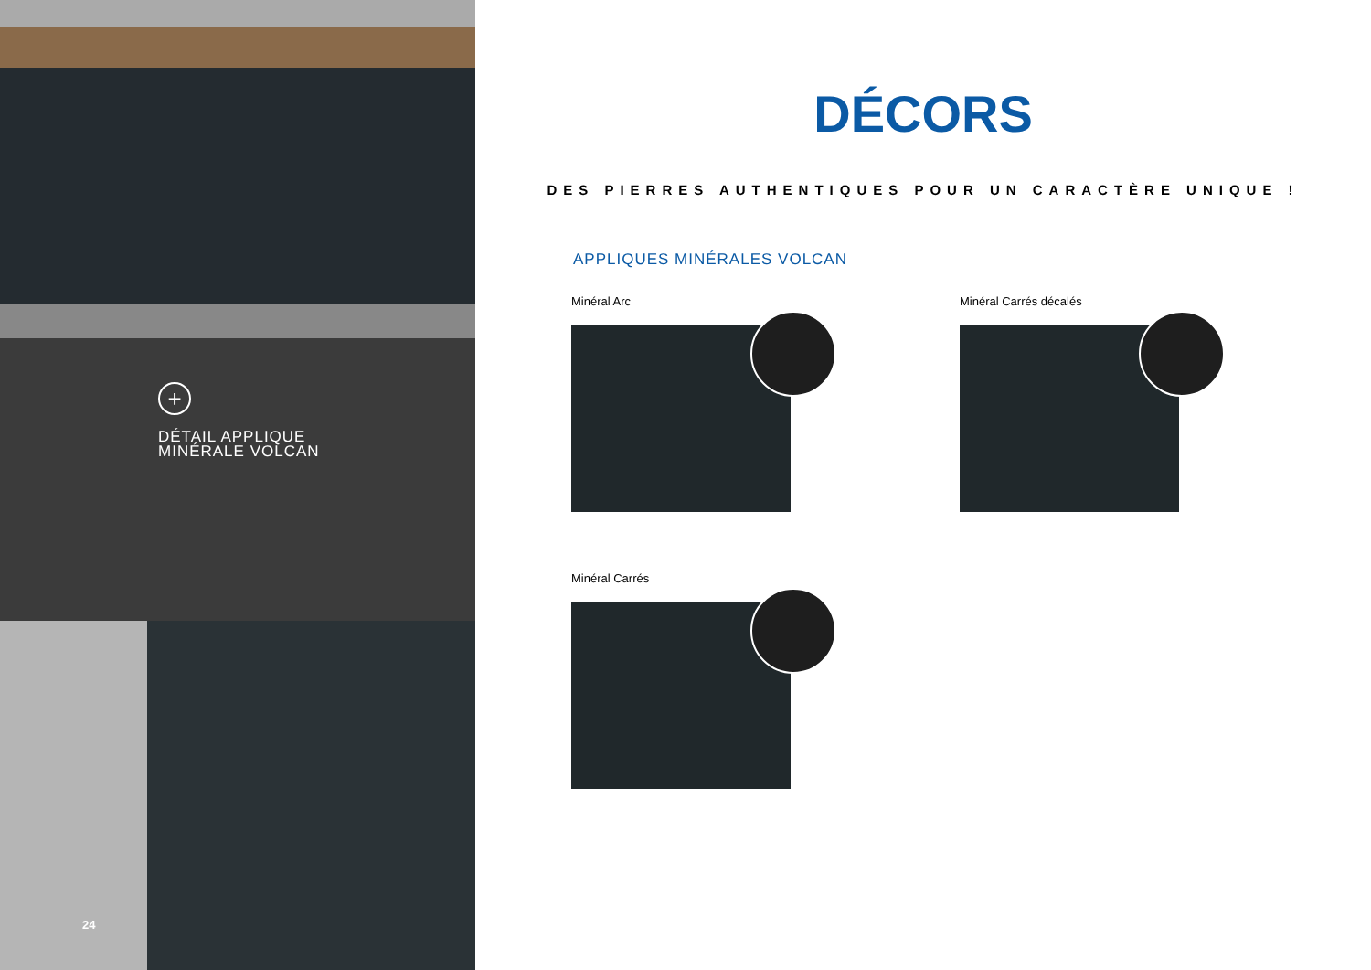+
DÉTAIL APPLIQUE
MINÉRALE VOLCAN
24
DÉCORS
DES PIERRES AUTHENTIQUES POUR UN CARACTÈRE UNIQUE !
APPLIQUES MINÉRALES VOLCAN
Minéral Arc
Minéral Carrés décalés
Minéral Carrés